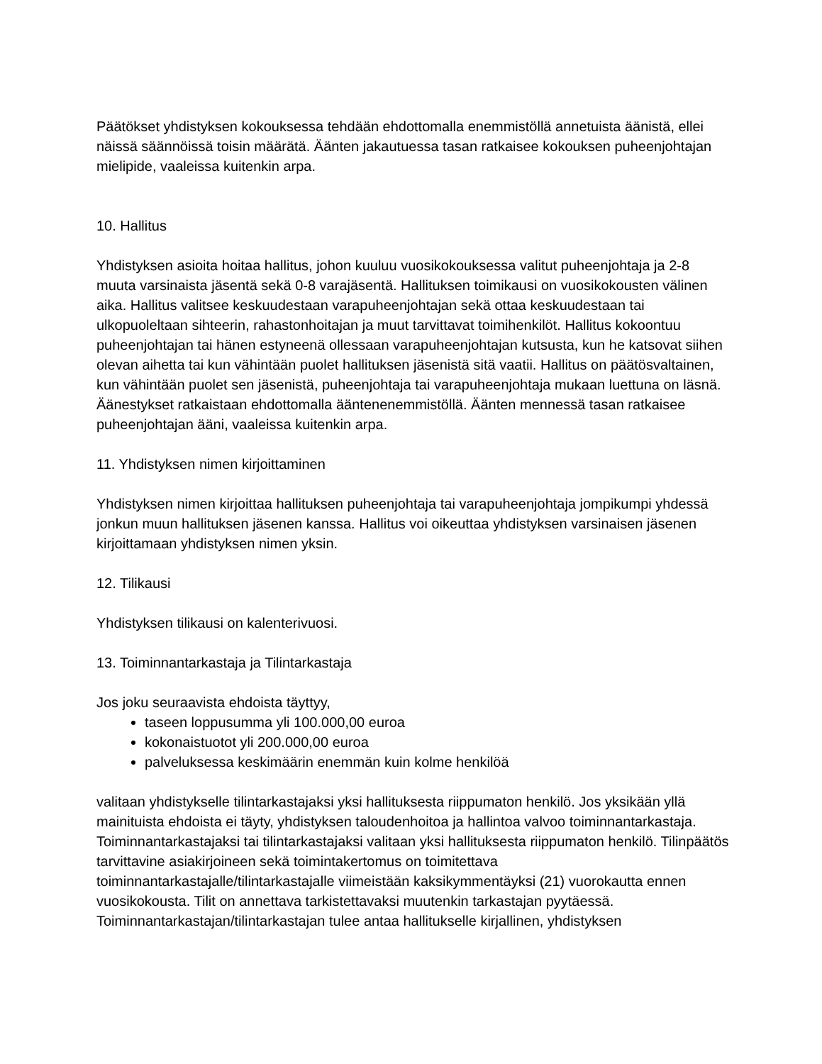Päätökset yhdistyksen kokouksessa tehdään ehdottomalla enemmistöllä annetuista äänistä, ellei näissä säännöissä toisin määrätä. Äänten jakautuessa tasan ratkaisee kokouksen puheenjohtajan mielipide, vaaleissa kuitenkin arpa.
10. Hallitus
Yhdistyksen asioita hoitaa hallitus, johon kuuluu vuosikokouksessa valitut puheenjohtaja ja 2-8 muuta varsinaista jäsentä sekä 0-8 varajäsentä. Hallituksen toimikausi on vuosikokousten välinen aika. Hallitus valitsee keskuudestaan varapuheenjohtajan sekä ottaa keskuudestaan tai ulkopuoleltaan sihteerin, rahastonhoitajan ja muut tarvittavat toimihenkilöt. Hallitus kokoontuu puheenjohtajan tai hänen estyneenä ollessaan varapuheenjohtajan kutsusta, kun he katsovat siihen olevan aihetta tai kun vähintään puolet hallituksen jäsenistä sitä vaatii. Hallitus on päätösvaltainen, kun vähintään puolet sen jäsenistä, puheenjohtaja tai varapuheenjohtaja mukaan luettuna on läsnä. Äänestykset ratkaistaan ehdottomalla ääntenenemmistöllä. Äänten mennessä tasan ratkaisee puheenjohtajan ääni, vaaleissa kuitenkin arpa.
11. Yhdistyksen nimen kirjoittaminen
Yhdistyksen nimen kirjoittaa hallituksen puheenjohtaja tai varapuheenjohtaja jompikumpi yhdessä jonkun muun hallituksen jäsenen kanssa. Hallitus voi oikeuttaa yhdistyksen varsinaisen jäsenen kirjoittamaan yhdistyksen nimen yksin.
12. Tilikausi
Yhdistyksen tilikausi on kalenterivuosi.
13. Toiminnantarkastaja ja Tilintarkastaja
Jos joku seuraavista ehdoista täyttyy,
taseen loppusumma yli 100.000,00 euroa
kokonaistuotot yli 200.000,00 euroa
palveluksessa keskimäärin enemmän kuin kolme henkilöä
valitaan yhdistykselle tilintarkastajaksi yksi hallituksesta riippumaton henkilö. Jos yksikään yllä mainituista ehdoista ei täyty, yhdistyksen taloudenhoitoa ja hallintoa valvoo toiminnantarkastaja. Toiminnantarkastajaksi tai tilintarkastajaksi valitaan yksi hallituksesta riippumaton henkilö. Tilinpäätös tarvittavine asiakirjoineen sekä toimintakertomus on toimitettava toiminnantarkastajalle/tilintarkastajalle viimeistään kaksikymmentäyksi (21) vuorokautta ennen vuosikokousta. Tilit on annettava tarkistettavaksi muutenkin tarkastajan pyytäessä. Toiminnantarkastajan/tilintarkastajan tulee antaa hallitukselle kirjallinen, yhdistyksen